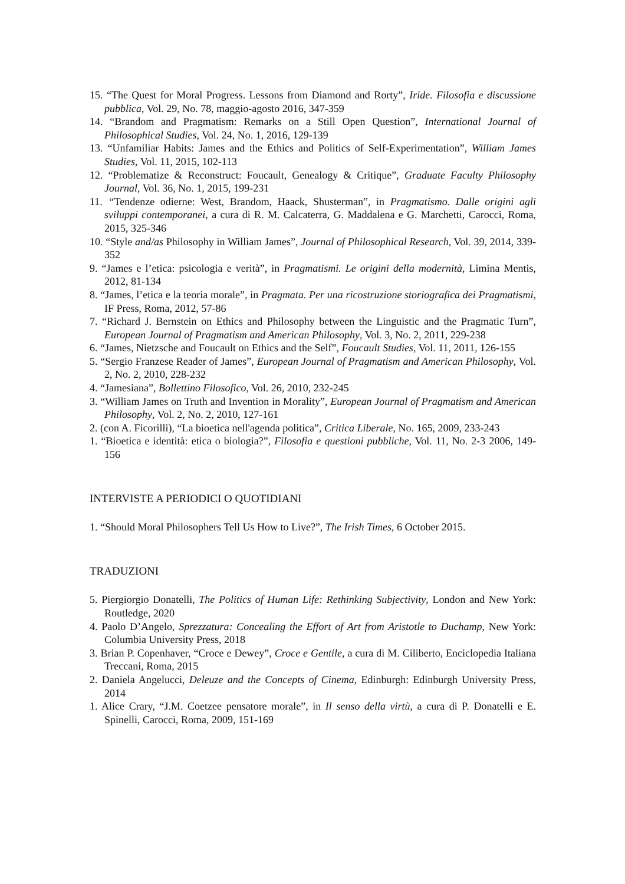15. “The Quest for Moral Progress. Lessons from Diamond and Rorty”, Iride. Filosofia e discussione pubblica, Vol. 29, No. 78, maggio-agosto 2016, 347-359
14. “Brandom and Pragmatism: Remarks on a Still Open Question”, International Journal of Philosophical Studies, Vol. 24, No. 1, 2016, 129-139
13. “Unfamiliar Habits: James and the Ethics and Politics of Self-Experimentation”, William James Studies, Vol. 11, 2015, 102-113
12. “Problematize & Reconstruct: Foucault, Genealogy & Critique”, Graduate Faculty Philosophy Journal, Vol. 36, No. 1, 2015, 199-231
11. “Tendenze odierne: West, Brandom, Haack, Shusterman”, in Pragmatismo. Dalle origini agli sviluppi contemporanei, a cura di R. M. Calcaterra, G. Maddalena e G. Marchetti, Carocci, Roma, 2015, 325-346
10. “Style and/as Philosophy in William James”, Journal of Philosophical Research, Vol. 39, 2014, 339-352
9. “James e l’etica: psicologia e verità”, in Pragmatismi. Le origini della modernità, Limina Mentis, 2012, 81-134
8. “James, l’etica e la teoria morale”, in Pragmata. Per una ricostruzione storiografica dei Pragmatismi, IF Press, Roma, 2012, 57-86
7. “Richard J. Bernstein on Ethics and Philosophy between the Linguistic and the Pragmatic Turn”, European Journal of Pragmatism and American Philosophy, Vol. 3, No. 2, 2011, 229-238
6. “James, Nietzsche and Foucault on Ethics and the Self”, Foucault Studies, Vol. 11, 2011, 126-155
5. “Sergio Franzese Reader of James”, European Journal of Pragmatism and American Philosophy, Vol. 2, No. 2, 2010, 228-232
4. “Jamesiana”, Bollettino Filosofico, Vol. 26, 2010, 232-245
3. “William James on Truth and Invention in Morality”, European Journal of Pragmatism and American Philosophy, Vol. 2, No. 2, 2010, 127-161
2. (con A. Ficorilli), “La bioetica nell'agenda politica”, Critica Liberale, No. 165, 2009, 233-243
1. “Bioetica e identità: etica o biologia?”, Filosofia e questioni pubbliche, Vol. 11, No. 2-3 2006, 149-156
INTERVISTE A PERIODICI O QUOTIDIANI
1. “Should Moral Philosophers Tell Us How to Live?”, The Irish Times, 6 October 2015.
TRADUZIONI
5. Piergiorgio Donatelli, The Politics of Human Life: Rethinking Subjectivity, London and New York: Routledge, 2020
4. Paolo D’Angelo, Sprezzatura: Concealing the Effort of Art from Aristotle to Duchamp, New York: Columbia University Press, 2018
3. Brian P. Copenhaver, “Croce e Dewey”, Croce e Gentile, a cura di M. Ciliberto, Enciclopedia Italiana Treccani, Roma, 2015
2. Daniela Angelucci, Deleuze and the Concepts of Cinema, Edinburgh: Edinburgh University Press, 2014
1. Alice Crary, “J.M. Coetzee pensatore morale”, in Il senso della virtù, a cura di P. Donatelli e E. Spinelli, Carocci, Roma, 2009, 151-169